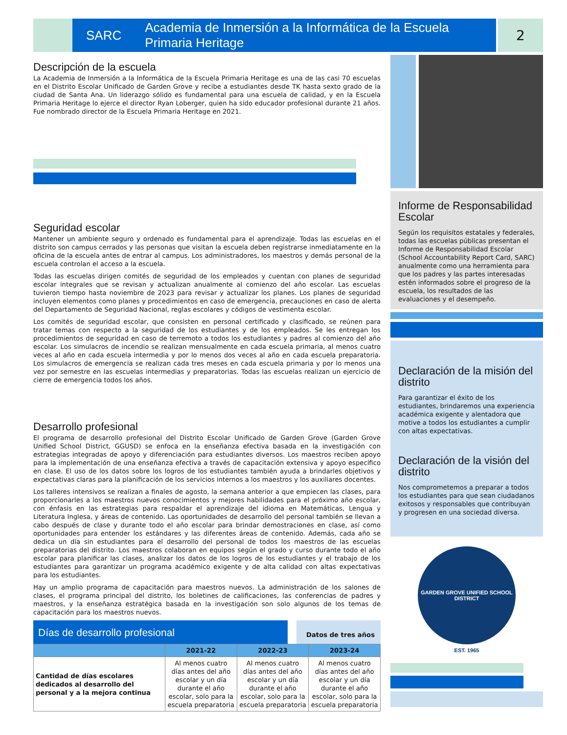SARC Academia de Inmersión a la Informática de la Escuela Primaria Heritage
2
Descripción de la escuela
La Academia de Inmersión a la Informática de la Escuela Primaria Heritage es una de las casi 70 escuelas en el Distrito Escolar Unificado de Garden Grove y recibe a estudiantes desde TK hasta sexto grado de la ciudad de Santa Ana. Un liderazgo sólido es fundamental para una escuela de calidad, y en la Escuela Primaria Heritage lo ejerce el director Ryan Loberger, quien ha sido educador profesional durante 21 años. Fue nombrado director de la Escuela Primaria Heritage en 2021.
Seguridad escolar
Mantener un ambiente seguro y ordenado es fundamental para el aprendizaje. Todas las escuelas en el distrito son campus cerrados y las personas que visitan la escuela deben registrarse inmediatamente en la oficina de la escuela antes de entrar al campus. Los administradores, los maestros y demás personal de la escuela controlan el acceso a la escuela.
Todas las escuelas dirigen comités de seguridad de los empleados y cuentan con planes de seguridad escolar integrales que se revisan y actualizan anualmente al comienzo del año escolar. Las escuelas tuvieron tiempo hasta noviembre de 2023 para revisar y actualizar los planes. Los planes de seguridad incluyen elementos como planes y procedimientos en caso de emergencia, precauciones en caso de alerta del Departamento de Seguridad Nacional, reglas escolares y códigos de vestimenta escolar.
Los comités de seguridad escolar, que consisten en personal certificado y clasificado, se reúnen para tratar temas con respecto a la seguridad de los estudiantes y de los empleados. Se les entregan los procedimientos de seguridad en caso de terremoto a todos los estudiantes y padres al comienzo del año escolar. Los simulacros de incendio se realizan mensualmente en cada escuela primaria, al menos cuatro veces al año en cada escuela intermedia y por lo menos dos veces al año en cada escuela preparatoria. Los simulacros de emergencia se realizan cada tres meses en cada escuela primaria y por lo menos una vez por semestre en las escuelas intermedias y preparatorias. Todas las escuelas realizan un ejercicio de cierre de emergencia todos los años.
Desarrollo profesional
El programa de desarrollo profesional del Distrito Escolar Unificado de Garden Grove (Garden Grove Unified School District, GGUSD) se enfoca en la enseñanza efectiva basada en la investigación con estrategias integradas de apoyo y diferenciación para estudiantes diversos. Los maestros reciben apoyo para la implementación de una enseñanza efectiva a través de capacitación extensiva y apoyo específico en clase. El uso de los datos sobre los logros de los estudiantes también ayuda a brindarles objetivos y expectativas claras para la planificación de los servicios internos a los maestros y los auxiliares docentes.
Los talleres intensivos se realizan a finales de agosto, la semana anterior a que empiecen las clases, para proporcionarles a los maestros nuevos conocimientos y mejores habilidades para el próximo año escolar, con énfasis en las estrategias para respaldar el aprendizaje del idioma en Matemáticas, Lengua y Literatura Inglesa, y áreas de contenido. Las oportunidades de desarrollo del personal también se llevan a cabo después de clase y durante todo el año escolar para brindar demostraciones en clase, así como oportunidades para entender los estándares y las diferentes áreas de contenido. Además, cada año se dedica un día sin estudiantes para el desarrollo del personal de todos los maestros de las escuelas preparatorias del distrito. Los maestros colaboran en equipos según el grado y curso durante todo el año escolar para planificar las clases, analizar los datos de los logros de los estudiantes y el trabajo de los estudiantes para garantizar un programa académico exigente y de alta calidad con altas expectativas para los estudiantes.
Hay un amplio programa de capacitación para maestros nuevos. La administración de los salones de clases, el programa principal del distrito, los boletines de calificaciones, las conferencias de padres y maestros, y la enseñanza estratégica basada en la investigación son solo algunos de los temas de capacitación para los maestros nuevos.
Días de desarrollo profesional
Datos de tres años
| | 2021-22 | 2022-23 | 2023-24 |
| --- | --- | --- | --- |
| Cantidad de días escolares dedicados al desarrollo del personal y a la mejora continua | Al menos cuatro días antes del año escolar y un día durante el año escolar, solo para la escuela preparatoria | Al menos cuatro días antes del año escolar y un día durante el año escolar, solo para la escuela preparatoria | Al menos cuatro días antes del año escolar y un día durante el año escolar, solo para la escuela preparatoria |
Informe de Responsabilidad Escolar
Según los requisitos estatales y federales, todas las escuelas públicas presentan el Informe de Responsabilidad Escolar (School Accountability Report Card, SARC) anualmente como una herramienta para que los padres y las partes interesadas estén informados sobre el progreso de la escuela, los resultados de las evaluaciones y el desempeño.
Declaración de la misión del distrito
Para garantizar el éxito de los estudiantes, brindaremos una experiencia académica exigente y alentadora que motive a todos los estudiantes a cumplir con altas expectativas.
Declaración de la visión del distrito
Nos comprometemos a preparar a todos los estudiantes para que sean ciudadanos exitosos y responsables que contribuyan y progresen en una sociedad diversa.
GARDEN GROVE UNIFIED SCHOOL DISTRICT
EST. 1965